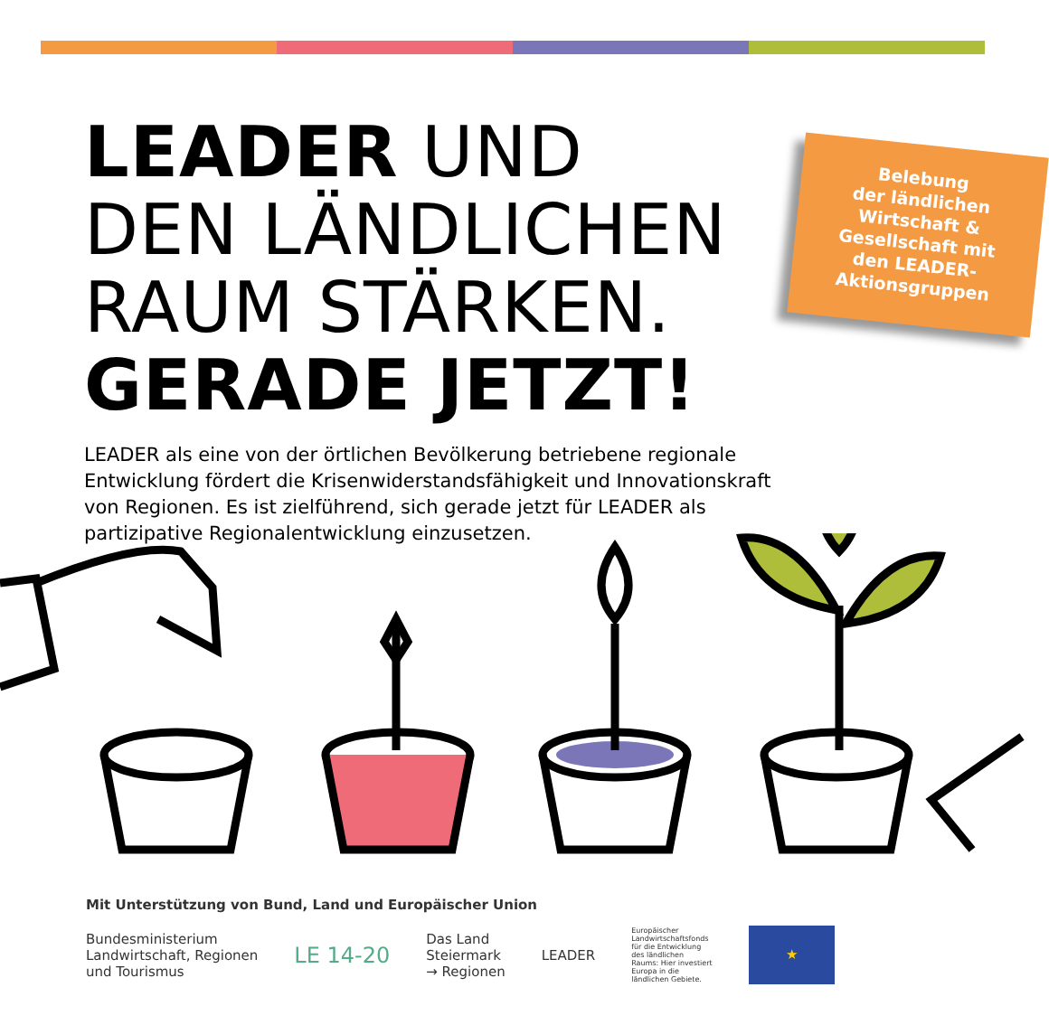Belebung
der ländlichen
Wirtschaft &
Gesellschaft mit
den LEADER-
Aktionsgruppen
LEADER UND
DEN LÄNDLICHEN
RAUM STÄRKEN.
GERADE JETZT!
LEADER als eine von der örtlichen Bevölkerung betriebene regionale Entwicklung fördert die Krisenwiderstandsfähigkeit und Innovationskraft von Regionen. Es ist zielführend, sich gerade jetzt für LEADER als partizipative Regionalentwicklung einzusetzen.
Mit Unterstützung von Bund, Land und Europäischer Union
Bundesministerium
Landwirtschaft, Regionen
und Tourismus
LE 14-20
Das Land
Steiermark
→ Regionen
LEADER
Europäischer Landwirtschaftsfonds für die Entwicklung des ländlichen Raums: Hier investiert Europa in die ländlichen Gebiete.
★